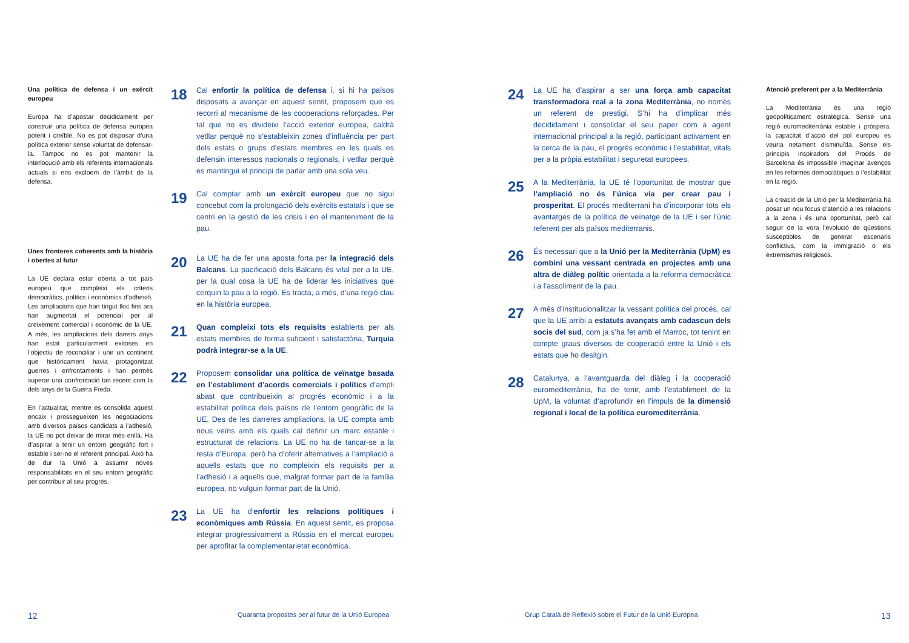Una política de defensa i un exèrcit europeu
Europa ha d’apostar decididament per construir una política de defensa europea potent i creïble. No es pot disposar d’una política exterior sense voluntat de defensar-la. Tampoc no es pot mantenir la interlocució amb els referents internacionals actuals si ens excloem de l’àmbit de la defensa.
Unes fronteres coherents amb la història i obertes al futur
La UE declara estar oberta a tot país europeu que compleixi els criteris democràtics, polítics i econòmics d’adhesió. Les ampliacions que han tingut lloc fins ara han augmentat el potencial per al creixement comercial i econòmic de la UE. A més, les ampliacions dels darrers anys han estat particularment exitoses en l’objectiu de reconciliar i unir un continent que històricament havia protagonitzat guerres i enfrontaments i han permès superar una confrontació tan recent com la dels anys de la Guerra Freda.
En l’actualitat, mentre es consolida aquest encaix i prossegueixen les negociacions amb diversos països candidats a l’adhesió, la UE no pot deixar de mirar més enllà. Ha d’aspirar a tenir un entorn geogràfic fort i estable i ser-ne el referent principal. Això ha de dur la Unió a assumir noves responsabilitats en el seu entorn geogràfic per contribuir al seu progrés.
18
Cal enfortir la política de defensa i, si hi ha països disposats a avançar en aquest sentit, proposem que es recorri al mecanisme de les cooperacions reforçades. Per tal que no es divideixi l’acció exterior europea, caldrà vetllar perquè no s’estableixin zones d’influència per part dels estats o grups d’estats membres en les quals es defensin interessos nacionals o regionals, i vetllar perquè es mantingui el principi de parlar amb una sola veu.
19
Cal comptar amb un exèrcit europeu que no sigui concebut com la prolongació dels exèrcits estatals i que se centri en la gestió de les crisis i en el manteniment de la pau.
20
La UE ha de fer una aposta forta per la integració dels Balcans. La pacificació dels Balcans és vital per a la UE, per la qual cosa la UE ha de liderar les iniciatives que cerquin la pau a la regió. Es tracta, a més, d’una regió clau en la història europea.
21
Quan compleixi tots els requisits establerts per als estats membres de forma suficient i satisfactòria, Turquia podrà integrar-se a la UE.
22
Proposem consolidar una política de veïnatge basada en l’establiment d’acords comercials i polítics d’ampli abast que contribueixin al progrés econòmic i a la estabilitat política dels països de l’entorn geogràfic de la UE. Des de les darreres ampliacions, la UE compta amb nous veïns amb els quals cal definir un marc estable i estructurat de relacions. La UE no ha de tancar-se a la resta d’Europa, però ha d’oferir alternatives a l’ampliació a aquells estats que no compleixin els requisits per a l’adhesió i a aquells que, malgrat formar part de la família europea, no vulguin formar part de la Unió.
23
La UE ha d’enfortir les relacions polítiques i econòmiques amb Rússia. En aquest sentit, es proposa integrar progressivament a Rússia en el mercat europeu per aprofitar la complementarietat econòmica.
24
La UE ha d’aspirar a ser una força amb capacitat transformadora real a la zona Mediterrània, no només un referent de prestigi. S’hi ha d’implicar més decididament i consolidar el seu paper com a agent internacional principal a la regió, participant activament en la cerca de la pau, el progrés econòmic i l’estabilitat, vitals per a la pròpia estabilitat i seguretat europees.
25
A la Mediterrània, la UE té l’oportunitat de mostrar que l’ampliació no és l’única via per crear pau i prosperitat. El procés mediterrani ha d’incorporar tots els avantatges de la política de veïnatge de la UE i ser l’únic referent per als països mediterranis.
26
És necessari que a la Unió per la Mediterrània (UpM) es combini una vessant centrada en projectes amb una altra de diàleg polític orientada a la reforma democràtica i a l’assoliment de la pau.
27
A més d’institucionalitzar la vessant política del procés, cal que la UE arribi a estatuts avançats amb cadascun dels socis del sud, com ja s’ha fet amb el Marroc, tot tenint en compte graus diversos de cooperació entre la Unió i els estats que ho desitgin.
28
Catalunya, a l’avantguarda del diàleg i la cooperació euromediterrània, ha de tenir, amb l’establiment de la UpM, la voluntat d’aprofundir en l’impuls de la dimensió regional i local de la política euromediterrània.
Atenció preferent per a la Mediterrània
La Mediterrània és una regió geopolíticament estratègica. Sense una regió euromediterrània estable i pròspera, la capacitat d’acció del pol europeu es veuria netament disminuïda. Sense els principis inspiradors del Procés de Barcelona és impossible imaginar avenços en les reformes democràtiques o l’estabilitat en la regió.
La creació de la Unió per la Mediterrània ha posat un nou focus d’atenció a les relacions a la zona i és una oportunitat, però cal seguir de la vora l’evolució de qüestions susceptibles de generar escenaris conflictius, com la immigració o els extremismes religiosos.
12
Quaranta propostes per al futur de la Unió Europea
Grup Català de Reflexió sobre el Futur de la Unió Europea
13